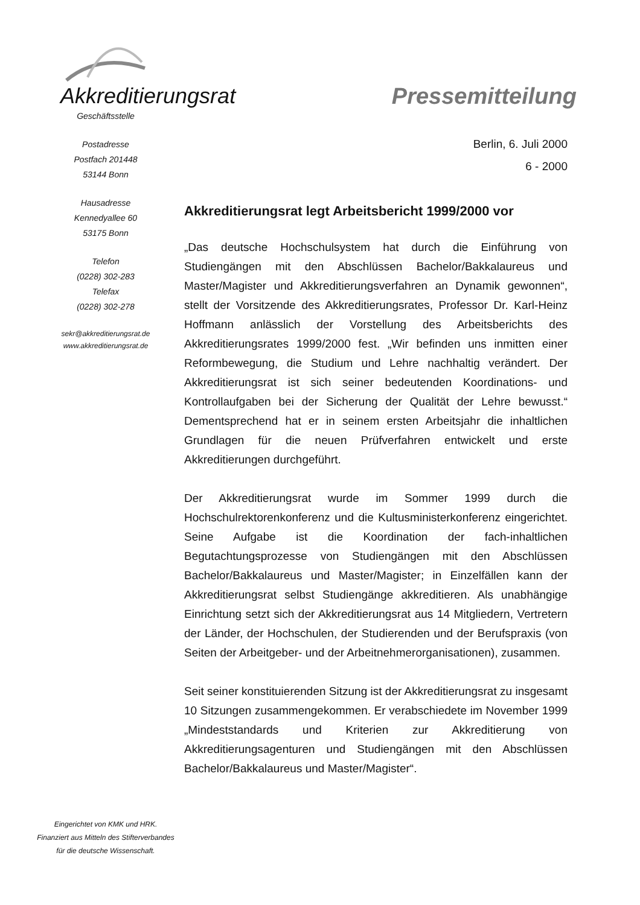Akkreditierungsrat Pressemitteilung
Geschäftsstelle
Postadresse
Postfach 201448
53144 Bonn
Hausadresse
Kennedyallee 60
53175 Bonn
Telefon
(0228) 302-283
Telefax
(0228) 302-278
sekr@akkreditierungsrat.de
www.akkreditierungsrat.de
Berlin, 6. Juli 2000
6 - 2000
Akkreditierungsrat legt Arbeitsbericht 1999/2000 vor
„Das deutsche Hochschulsystem hat durch die Einführung von Studiengängen mit den Abschlüssen Bachelor/Bakkalaureus und Master/Magister und Akkreditierungsverfahren an Dynamik gewonnen“, stellt der Vorsitzende des Akkreditierungsrates, Professor Dr. Karl-Heinz Hoffmann anlässlich der Vorstellung des Arbeitsberichts des Akkreditierungsrates 1999/2000 fest. „Wir befinden uns inmitten einer Reformbewegung, die Studium und Lehre nachhaltig verändert. Der Akkreditierungsrat ist sich seiner bedeutenden Koordinations- und Kontrollaufgaben bei der Sicherung der Qualität der Lehre bewusst.“ Dementsprechend hat er in seinem ersten Arbeitsjahr die inhaltlichen Grundlagen für die neuen Prüfverfahren entwickelt und erste Akkreditierungen durchgeführt.
Der Akkreditierungsrat wurde im Sommer 1999 durch die Hochschulrektorenkonferenz und die Kultusministerkonferenz eingerichtet. Seine Aufgabe ist die Koordination der fach-inhaltlichen Begutachtungsprozesse von Studiengängen mit den Abschlüssen Bachelor/Bakkalaureus und Master/Magister; in Einzelfällen kann der Akkreditierungsrat selbst Studiengänge akkreditieren. Als unabhängige Einrichtung setzt sich der Akkreditierungsrat aus 14 Mitgliedern, Vertretern der Länder, der Hochschulen, der Studierenden und der Berufspraxis (von Seiten der Arbeitgeber- und der Arbeitnehmerorganisationen), zusammen.
Seit seiner konstituierenden Sitzung ist der Akkreditierungsrat zu insgesamt 10 Sitzungen zusammengekommen. Er verabschiedete im November 1999 „Mindeststandards und Kriterien zur Akkreditierung von Akkreditierungsagenturen und Studiengängen mit den Abschlüssen Bachelor/Bakkalaureus und Master/Magister“.
Eingerichtet von KMK und HRK.
Finanziert aus Mitteln des Stifterverbandes
für die deutsche Wissenschaft.